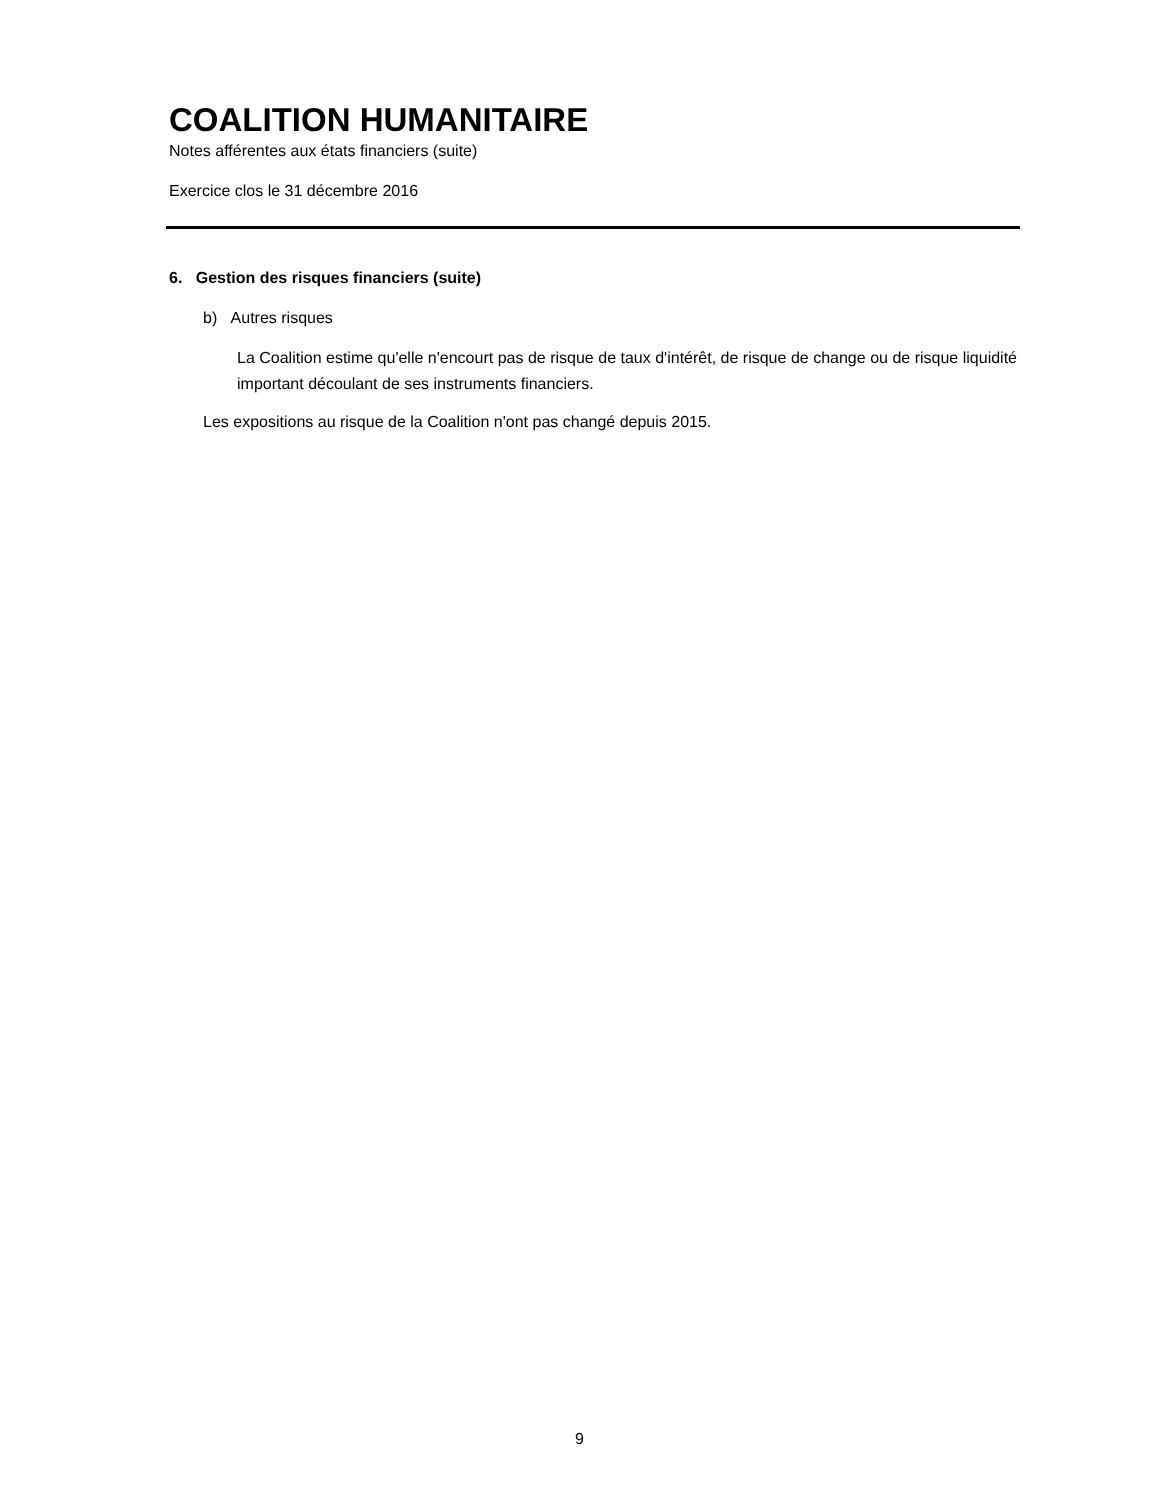COALITION HUMANITAIRE
Notes afférentes aux états financiers (suite)
Exercice clos le 31 décembre 2016
6. Gestion des risques financiers (suite)
b) Autres risques
La Coalition estime qu'elle n'encourt pas de risque de taux d'intérêt, de risque de change ou de risque liquidité important découlant de ses instruments financiers.
Les expositions au risque de la Coalition n'ont pas changé depuis 2015.
9